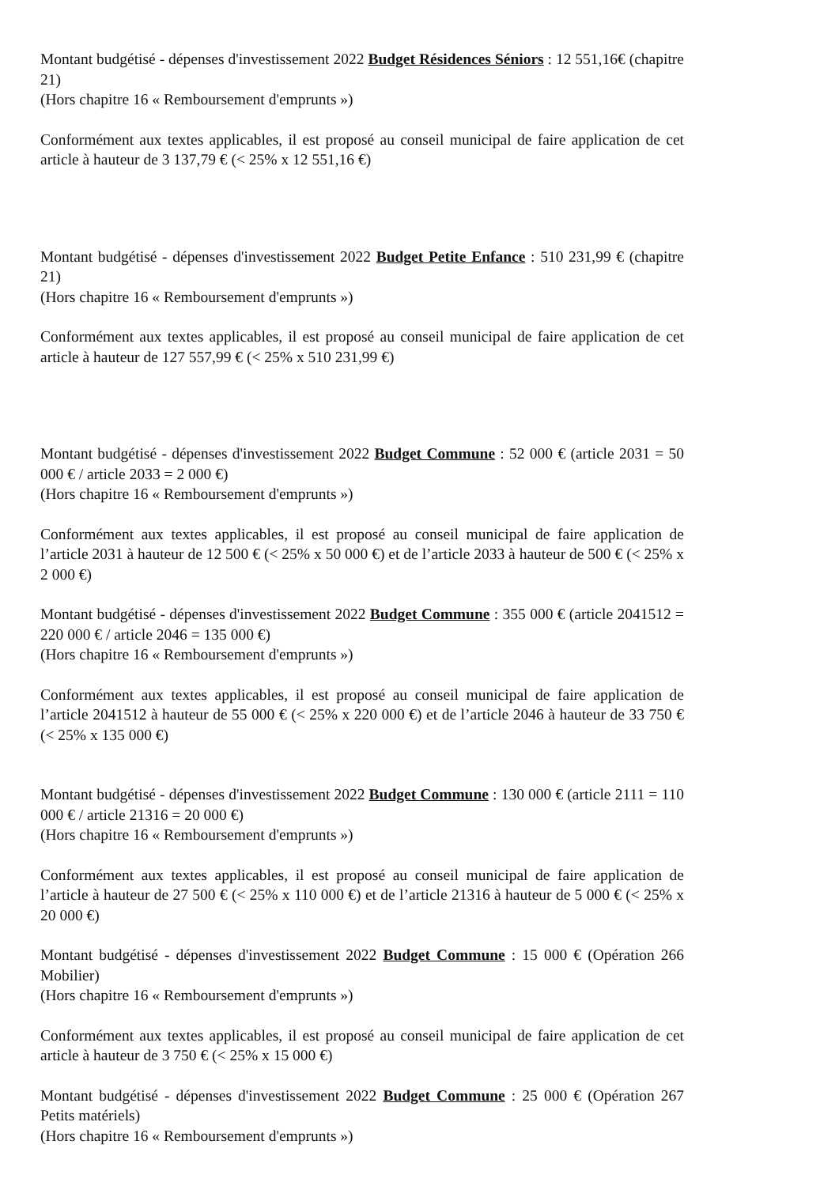Montant budgétisé - dépenses d'investissement 2022 Budget Résidences Séniors : 12 551,16€ (chapitre 21)
(Hors chapitre 16 « Remboursement d'emprunts »)
Conformément aux textes applicables, il est proposé au conseil municipal de faire application de cet article à hauteur de 3 137,79 € (< 25% x 12 551,16 €)
Montant budgétisé - dépenses d'investissement 2022 Budget Petite Enfance : 510 231,99 € (chapitre 21)
(Hors chapitre 16 « Remboursement d'emprunts »)
Conformément aux textes applicables, il est proposé au conseil municipal de faire application de cet article à hauteur de 127 557,99 € (< 25% x 510 231,99 €)
Montant budgétisé - dépenses d'investissement 2022 Budget Commune : 52 000 € (article 2031 = 50 000 € / article 2033 = 2 000 €)
(Hors chapitre 16 « Remboursement d'emprunts »)
Conformément aux textes applicables, il est proposé au conseil municipal de faire application de l’article 2031 à hauteur de 12 500 € (< 25% x 50 000 €) et de l’article 2033 à hauteur de 500 € (< 25% x 2 000 €)
Montant budgétisé - dépenses d'investissement 2022 Budget Commune : 355 000 € (article 2041512 = 220 000 € / article 2046 = 135 000 €)
(Hors chapitre 16 « Remboursement d'emprunts »)
Conformément aux textes applicables, il est proposé au conseil municipal de faire application de l’article 2041512 à hauteur de 55 000 € (< 25% x 220 000 €) et de l’article 2046 à hauteur de 33 750 € (< 25% x 135 000 €)
Montant budgétisé - dépenses d'investissement 2022 Budget Commune : 130 000 € (article 2111 = 110 000 € / article 21316 = 20 000 €)
(Hors chapitre 16 « Remboursement d'emprunts »)
Conformément aux textes applicables, il est proposé au conseil municipal de faire application de l’article à hauteur de 27 500 € (< 25% x 110 000 €) et de l’article 21316 à hauteur de 5 000 € (< 25% x 20 000 €)
Montant budgétisé - dépenses d'investissement 2022 Budget Commune : 15 000 € (Opération 266 Mobilier)
(Hors chapitre 16 « Remboursement d'emprunts »)
Conformément aux textes applicables, il est proposé au conseil municipal de faire application de cet article à hauteur de 3 750 € (< 25% x 15 000 €)
Montant budgétisé - dépenses d'investissement 2022 Budget Commune : 25 000 € (Opération 267 Petits matériels)
(Hors chapitre 16 « Remboursement d'emprunts »)